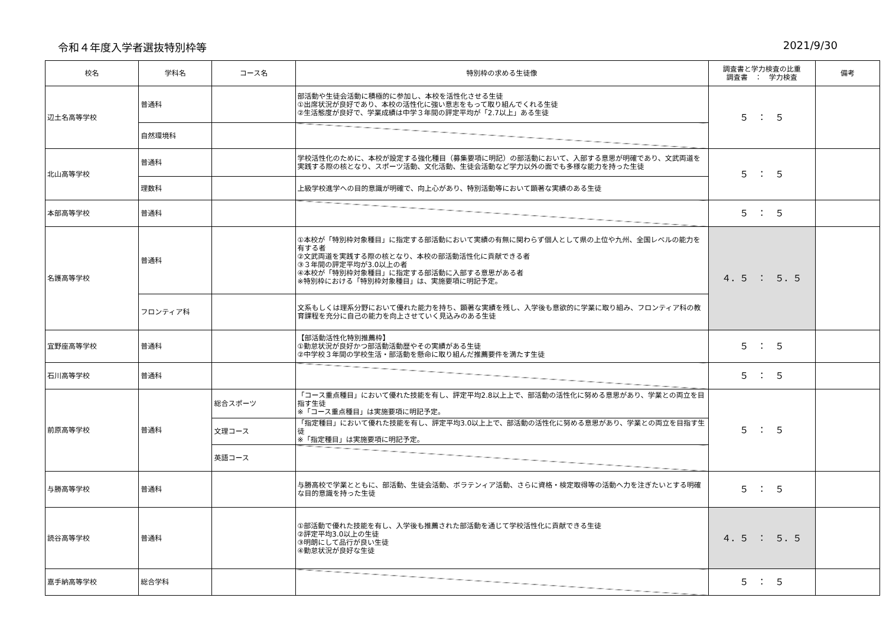令和４年度入学者選抜特別枠等 2021/9/30
| 校名 | 学科名 | コース名 | 特別枠の求める生徒像 | 調査書と学力検査の比重 調査書 ： 学力検査 | 備考 |
| --- | --- | --- | --- | --- | --- |
| 辺土名高等学校 | 普通科 | | 部活動や生徒会活動に積極的に参加し、本校を活性化させる生徒 ①出席状況が良好であり、本校の活性化に強い意志をもって取り組んでくれる生徒 ②生活態度が良好で、学業成績は中学３年間の評定平均が「2.7以上」ある生徒 | ５ ： ５ | |
| | 自然環境科 | | | | |
| 北山高等学校 | 普通科 | | 学校活性化のために、本校が設定する強化種目（募集要項に明記）の部活動において、入部する意思が明確であり、文武両道を実践する際の核となり、スポーツ活動、文化活動、生徒会活動など学力以外の面でも多様な能力を持った生徒 | ５ ： ５ | |
| | 理数科 | | 上級学校進学への目的意識が明確で、向上心があり、特別活動等において顕著な実績のある生徒 | | |
| 本部高等学校 | 普通科 | | | ５ ： ５ | |
| 名護高等学校 | 普通科 | | ①本校が「特別枠対象種目」に指定する部活動において実績の有無に関わらず個人として県の上位や九州、全国レベルの能力を有する者 ②文武両道を実践する際の核となり、本校の部活動活性化に貢献できる者 ③３年間の評定平均が3.0以上の者 ④本校が「特別枠対象種目」に指定する部活動に入部する意思がある者 ※特別枠における「特別枠対象種目」は、実施要項に明記予定。 | ４．５ ： ５．５ | |
| | フロンティア科 | | 文系もしくは理系分野において優れた能力を持ち、顕著な実績を残し、入学後も意欲的に学業に取り組み、フロンティア科の教育課程を充分に自己の能力を向上させていく見込みのある生徒 | | |
| 宜野座高等学校 | 普通科 | | 【部活動活性化特別推薦枠】 ①勤怠状況が良好かつ部活動活動歴やその実績がある生徒 ②中学校３年間の学校生活・部活動を懸命に取り組んだ推薦要件を満たす生徒 | ５ ： ５ | |
| 石川高等学校 | 普通科 | | | ５ ： ５ | |
| 前原高等学校 | 普通科 | 総合スポーツ | 「コース重点種目」において優れた技能を有し、評定平均2.8以上上で、部活動の活性化に努める意思があり、学業との両立を目指す生徒 ※「コース重点種目」は実施要項に明記予定。 | ５ ： ５ | |
| | | 文理コース | 「指定種目」において優れた技能を有し、評定平均3.0以上上で、部活動の活性化に努める意思があり、学業との両立を目指す生徒 ※「指定種目」は実施要項に明記予定。 | | |
| | | 英語コース | | | |
| 与勝高等学校 | 普通科 | | 与勝高校で学業とともに、部活動、生徒会活動、ボラテンィア活動、さらに資格・検定取得等の活動へ力を注ぎたいとする明確な目的意識を持った生徒 | ５ ： ５ | |
| 読谷高等学校 | 普通科 | | ①部活動で優れた技能を有し、入学後も推薦された部活動を通じて学校活性化に貢献できる生徒 ②評定平均3.0以上の生徒 ③明朗にして品行が良い生徒 ④勤怠状況が良好な生徒 | ４．５ ： ５．５ | |
| 嘉手納高等学校 | 総合学科 | | | ５ ： ５ | |